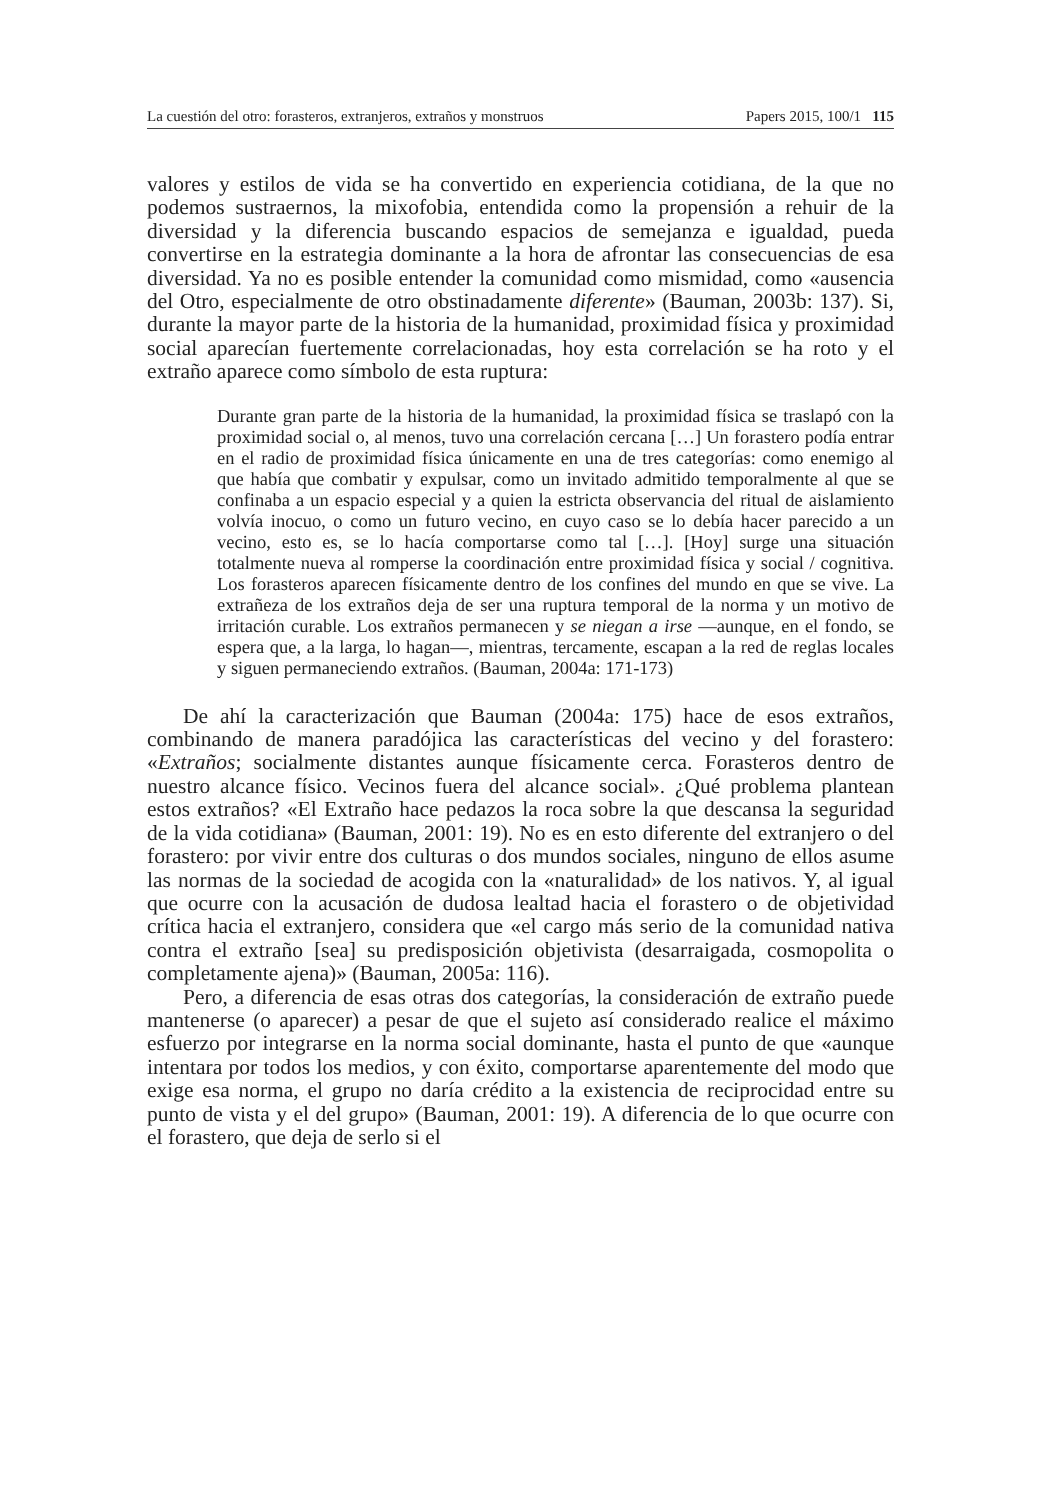La cuestión del otro: forasteros, extranjeros, extraños y monstruos Papers 2015, 100/1 115
valores y estilos de vida se ha convertido en experiencia cotidiana, de la que no podemos sustraernos, la mixofobia, entendida como la propensión a rehuir de la diversidad y la diferencia buscando espacios de semejanza e igualdad, pueda convertirse en la estrategia dominante a la hora de afrontar las consecuencias de esa diversidad. Ya no es posible entender la comunidad como mismidad, como «ausencia del Otro, especialmente de otro obstinadamente diferente» (Bauman, 2003b: 137). Si, durante la mayor parte de la historia de la humanidad, proximidad física y proximidad social aparecían fuertemente correlacionadas, hoy esta correlación se ha roto y el extraño aparece como símbolo de esta ruptura:
Durante gran parte de la historia de la humanidad, la proximidad física se traslapó con la proximidad social o, al menos, tuvo una correlación cercana […] Un forastero podía entrar en el radio de proximidad física únicamente en una de tres categorías: como enemigo al que había que combatir y expulsar, como un invitado admitido temporalmente al que se confinaba a un espacio especial y a quien la estricta observancia del ritual de aislamiento volvía inocuo, o como un futuro vecino, en cuyo caso se lo debía hacer parecido a un vecino, esto es, se lo hacía comportarse como tal […]. [Hoy] surge una situación totalmente nueva al romperse la coordinación entre proximidad física y social / cognitiva. Los forasteros aparecen físicamente dentro de los confines del mundo en que se vive. La extrañeza de los extraños deja de ser una ruptura temporal de la norma y un motivo de irritación curable. Los extraños permanecen y se niegan a irse —aunque, en el fondo, se espera que, a la larga, lo hagan—, mientras, tercamente, escapan a la red de reglas locales y siguen permaneciendo extraños. (Bauman, 2004a: 171-173)
De ahí la caracterización que Bauman (2004a: 175) hace de esos extraños, combinando de manera paradójica las características del vecino y del forastero: «Extraños; socialmente distantes aunque físicamente cerca. Forasteros dentro de nuestro alcance físico. Vecinos fuera del alcance social». ¿Qué problema plantean estos extraños? «El Extraño hace pedazos la roca sobre la que descansa la seguridad de la vida cotidiana» (Bauman, 2001: 19). No es en esto diferente del extranjero o del forastero: por vivir entre dos culturas o dos mundos sociales, ninguno de ellos asume las normas de la sociedad de acogida con la «naturalidad» de los nativos. Y, al igual que ocurre con la acusación de dudosa lealtad hacia el forastero o de objetividad crítica hacia el extranjero, considera que «el cargo más serio de la comunidad nativa contra el extraño [sea] su predisposición objetivista (desarraigada, cosmopolita o completamente ajena)» (Bauman, 2005a: 116).
Pero, a diferencia de esas otras dos categorías, la consideración de extraño puede mantenerse (o aparecer) a pesar de que el sujeto así considerado realice el máximo esfuerzo por integrarse en la norma social dominante, hasta el punto de que «aunque intentara por todos los medios, y con éxito, comportarse aparentemente del modo que exige esa norma, el grupo no daría crédito a la existencia de reciprocidad entre su punto de vista y el del grupo» (Bauman, 2001: 19). A diferencia de lo que ocurre con el forastero, que deja de serlo si el